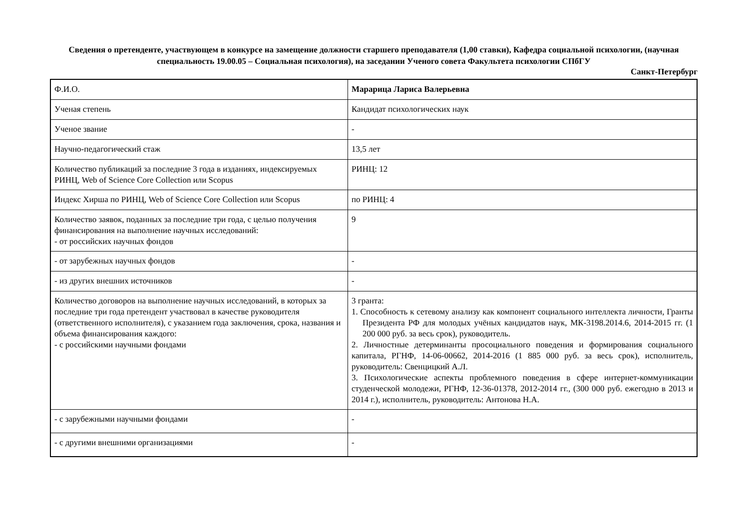Сведения о претенденте, участвующем в конкурсе на замещение должности старшего преподавателя (1,00 ставки), Кафедра социальной психологии, (научная специальность 19.00.05 – Социальная психология), на заседании Ученого совета Факультета психологии СПбГУ
Санкт-Петербург
| Ф.И.О. | Марарица Лариса Валерьевна |
| Ученая степень | Кандидат психологических наук |
| Ученое звание | - |
| Научно-педагогический стаж | 13,5 лет |
| Количество публикаций за последние 3 года в изданиях, индексируемых РИНЦ, Web of Science Core Collection или Scopus | РИНЦ: 12 |
| Индекс Хирша по РИНЦ, Web of Science Core Collection или Scopus | по РИНЦ: 4 |
| Количество заявок, поданных за последние три года, с целью получения финансирования на выполнение научных исследований: - от российских научных фондов | 9 |
| - от зарубежных научных фондов | - |
| - из других внешних источников | - |
| Количество договоров на выполнение научных исследований, в которых за последние три года претендент участвовал в качестве руководителя (ответственного исполнителя), с указанием года заключения, срока, названия и объема финансирования каждого: - с российскими научными фондами | 3 гранта: 1. Способность к сетевому анализу как компонент социального интеллекта личности, Гранты Президента РФ для молодых учёных кандидатов наук, МК-3198.2014.6, 2014-2015 гг. (1 200 000 руб. за весь срок), руководитель. 2. Личностные детерминанты просоциального поведения и формирования социального капитала, РГНФ, 14-06-00662, 2014-2016 (1 885 000 руб. за весь срок), исполнитель, руководитель: Свенцицкий А.Л. 3. Психологические аспекты проблемного поведения в сфере интернет-коммуникации студенческой молодежи, РГНФ, 12-36-01378, 2012-2014 гг., (300 000 руб. ежегодно в 2013 и 2014 г.), исполнитель, руководитель: Антонова Н.А. |
| - с зарубежными научными фондами | - |
| - с другими внешними организациями | - |